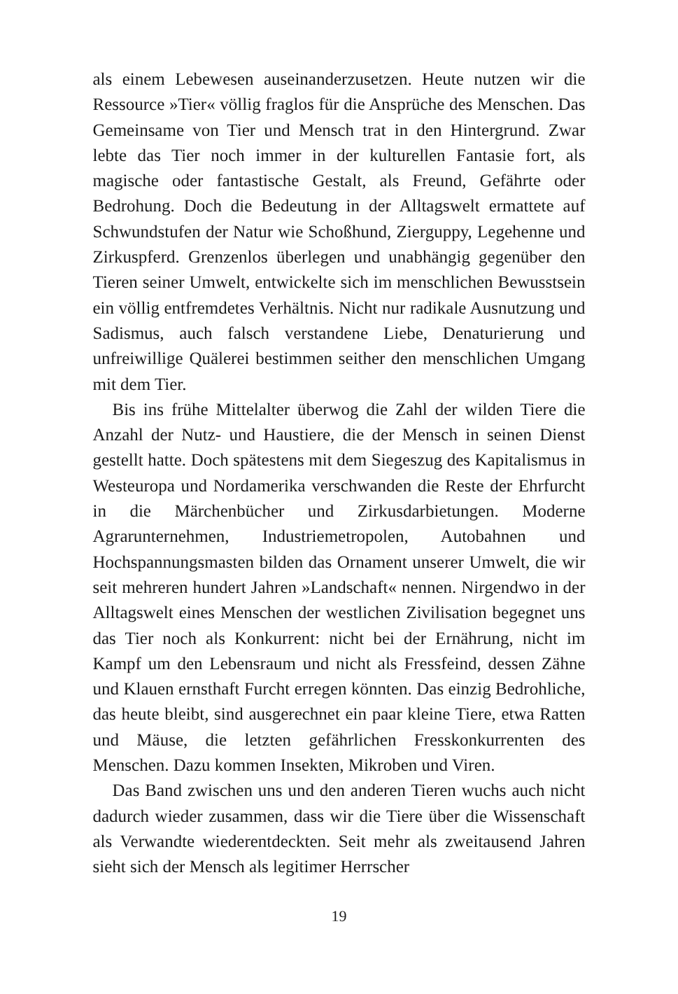als einem Lebewesen auseinanderzusetzen. Heute nutzen wir die Ressource »Tier« völlig fraglos für die Ansprüche des Menschen. Das Gemeinsame von Tier und Mensch trat in den Hintergrund. Zwar lebte das Tier noch immer in der kulturellen Fantasie fort, als magische oder fantastische Gestalt, als Freund, Gefährte oder Bedrohung. Doch die Bedeutung in der Alltagswelt ermattete auf Schwundstufen der Natur wie Schoßhund, Zierguppy, Legehenne und Zirkuspferd. Grenzenlos überlegen und unabhängig gegenüber den Tieren seiner Umwelt, entwickelte sich im menschlichen Bewusstsein ein völlig entfremdetes Verhältnis. Nicht nur radikale Ausnutzung und Sadismus, auch falsch verstandene Liebe, Denaturierung und unfreiwillige Quälerei bestimmen seither den menschlichen Umgang mit dem Tier.
Bis ins frühe Mittelalter überwog die Zahl der wilden Tiere die Anzahl der Nutz- und Haustiere, die der Mensch in seinen Dienst gestellt hatte. Doch spätestens mit dem Siegeszug des Kapitalismus in Westeuropa und Nordamerika verschwanden die Reste der Ehrfurcht in die Märchenbücher und Zirkusdarbietungen. Moderne Agrarunternehmen, Industriemetropolen, Autobahnen und Hochspannungsmasten bilden das Ornament unserer Umwelt, die wir seit mehreren hundert Jahren »Landschaft« nennen. Nirgendwo in der Alltagswelt eines Menschen der westlichen Zivilisation begegnet uns das Tier noch als Konkurrent: nicht bei der Ernährung, nicht im Kampf um den Lebensraum und nicht als Fressfeind, dessen Zähne und Klauen ernsthaft Furcht erregen könnten. Das einzig Bedrohliche, das heute bleibt, sind ausgerechnet ein paar kleine Tiere, etwa Ratten und Mäuse, die letzten gefährlichen Fresskonkurrenten des Menschen. Dazu kommen Insekten, Mikroben und Viren.
Das Band zwischen uns und den anderen Tieren wuchs auch nicht dadurch wieder zusammen, dass wir die Tiere über die Wissenschaft als Verwandte wiederentdeckten. Seit mehr als zweitausend Jahren sieht sich der Mensch als legitimer Herrscher
19